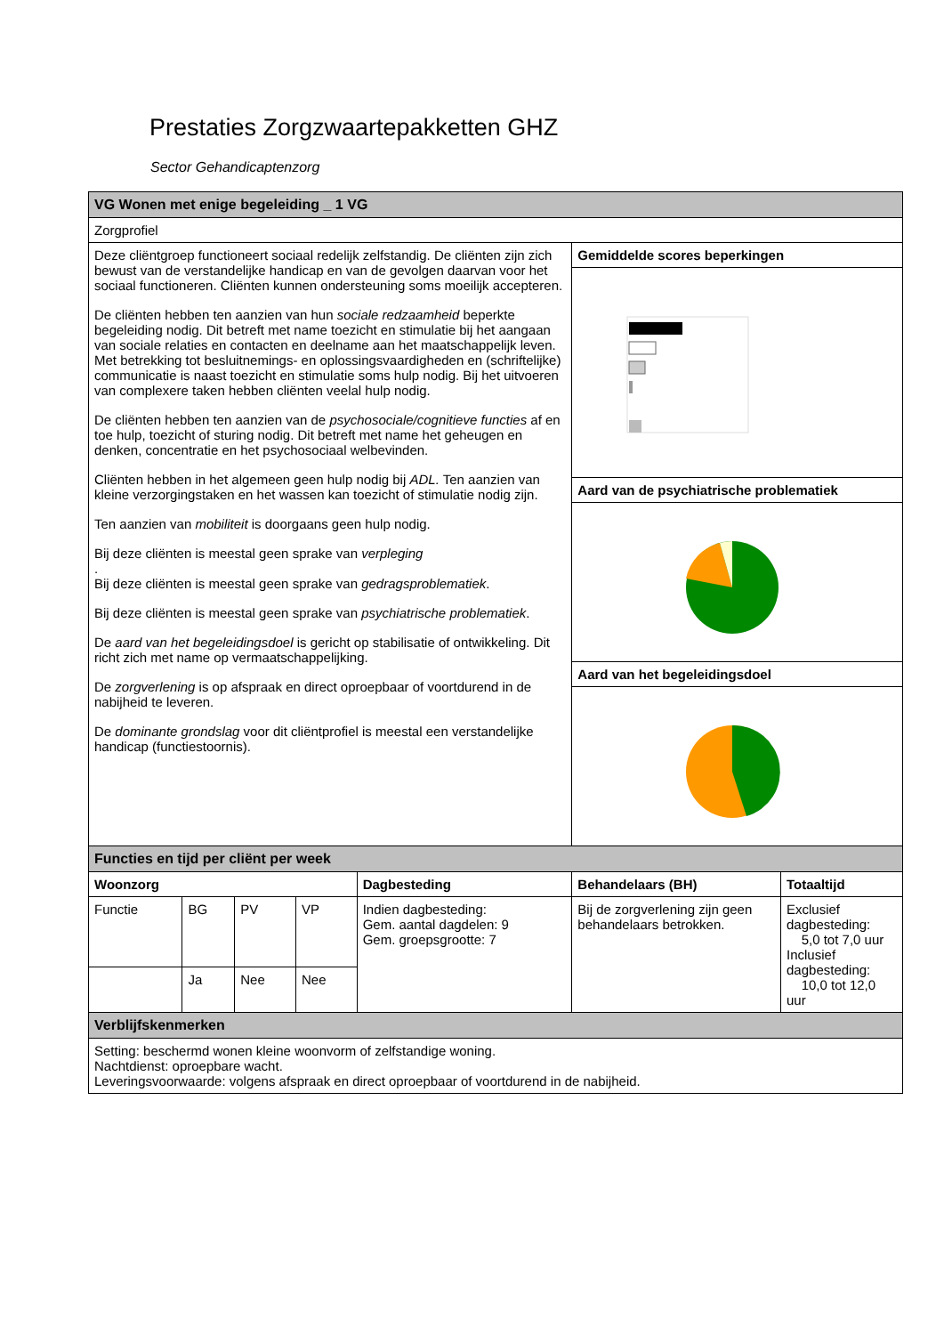Prestaties Zorgzwaartepakketten GHZ
Sector Gehandicaptenzorg
| VG Wonen met enige begeleiding _ 1 VG | | | | | | |
| Zorgprofiel | | | | | | |
| Deze cliëntgroep functioneert sociaal redelijk zelfstandig. De cliënten zijn zich bewust van de verstandelijke handicap en van de gevolgen daarvan voor het sociaal functioneren. Cliënten kunnen ondersteuning soms moeilijk accepteren. De cliënten hebben ten aanzien van hun sociale redzaamheid beperkte begeleiding nodig. Dit betreft met name toezicht en stimulatie bij het aangaan van sociale relaties en contacten en deelname aan het maatschappelijk leven. Met betrekking tot besluitnemings- en oplossingsvaardigheden en (schriftelijke) communicatie is naast toezicht en stimulatie soms hulp nodig. Bij het uitvoeren van complexere taken hebben cliënten veelal hulp nodig. De cliënten hebben ten aanzien van de psychosociale/cognitieve functies af en toe hulp, toezicht of sturing nodig. Dit betreft met name het geheugen en denken, concentratie en het psychosociaal welbevinden. Cliënten hebben in het algemeen geen hulp nodig bij ADL. Ten aanzien van kleine verzorgingstaken en het wassen kan toezicht of stimulatie nodig zijn. Ten aanzien van mobiliteit is doorgaans geen hulp nodig. Bij deze cliënten is meestal geen sprake van verpleging . Bij deze cliënten is meestal geen sprake van gedragsproblematiek . Bij deze cliënten is meestal geen sprake van psychiatrische problematiek . De aard van het begeleidingsdoel is gericht op stabilisatie of ontwikkeling. Dit richt zich met name op vermaatschappelijking. De zorgverlening is op afspraak en direct oproepbaar of voortdurend in de nabijheid te leveren. De dominante grondslag voor dit cliëntprofiel is meestal een verstandelijke handicap (functiestoornis). | | | | | Gemiddelde scores beperkingen | |
| | | | | | Aard van de psychiatrische problematiek | |
| | | | | | Aard van het begeleidingsdoel | |
| Functies en tijd per cliënt per week | | | | | | |
| Woonzorg | | | | Dagbesteding | Behandelaars (BH) | Totaaltijd |
| Functie | BG | PV | VP | Indien dagbesteding: Gem. aantal dagdelen: 9 Gem. groepsgrootte: 7 | Bij de zorgverlening zijn geen behandelaars betrokken. | Exclusief dagbesteding: 5,0 tot 7,0 uur Inclusief dagbesteding: 10,0 tot 12,0 uur |
| | Ja | Nee | Nee | | | |
| Verblijfskenmerken | | | | | | |
| Setting: beschermd wonen kleine woonvorm of zelfstandige woning. Nachtdienst: oproepbare wacht. Leveringsvoorwaarde: volgens afspraak en direct oproepbaar of voortdurend in de nabijheid. | | | | | | |